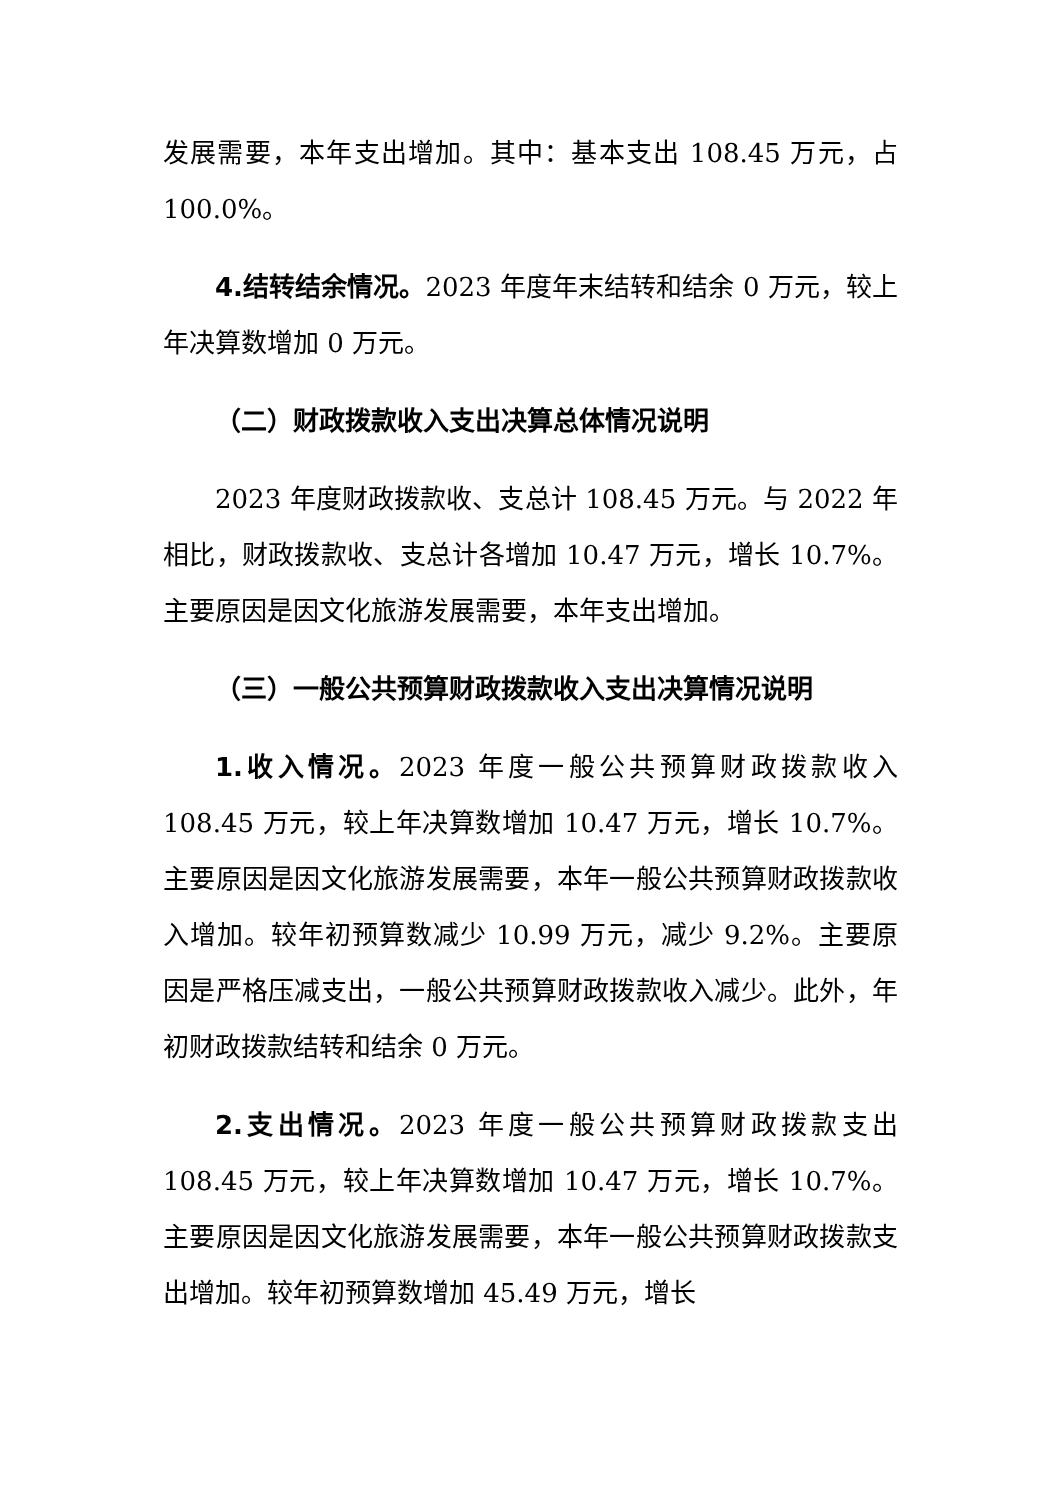发展需要，本年支出增加。其中：基本支出 108.45 万元，占 100.0%。
4.结转结余情况。2023 年度年末结转和结余 0 万元，较上年决算数增加 0 万元。
（二）财政拨款收入支出决算总体情况说明
2023 年度财政拨款收、支总计 108.45 万元。与 2022 年相比，财政拨款收、支总计各增加 10.47 万元，增长 10.7%。主要原因是因文化旅游发展需要，本年支出增加。
（三）一般公共预算财政拨款收入支出决算情况说明
1.收入情况。2023 年度一般公共预算财政拨款收入 108.45 万元，较上年决算数增加 10.47 万元，增长 10.7%。主要原因是因文化旅游发展需要，本年一般公共预算财政拨款收入增加。较年初预算数减少 10.99 万元，减少 9.2%。主要原因是严格压减支出，一般公共预算财政拨款收入减少。此外，年初财政拨款结转和结余 0 万元。
2.支出情况。2023 年度一般公共预算财政拨款支出 108.45 万元，较上年决算数增加 10.47 万元，增长 10.7%。主要原因是因文化旅游发展需要，本年一般公共预算财政拨款支出增加。较年初预算数增加 45.49 万元，增长